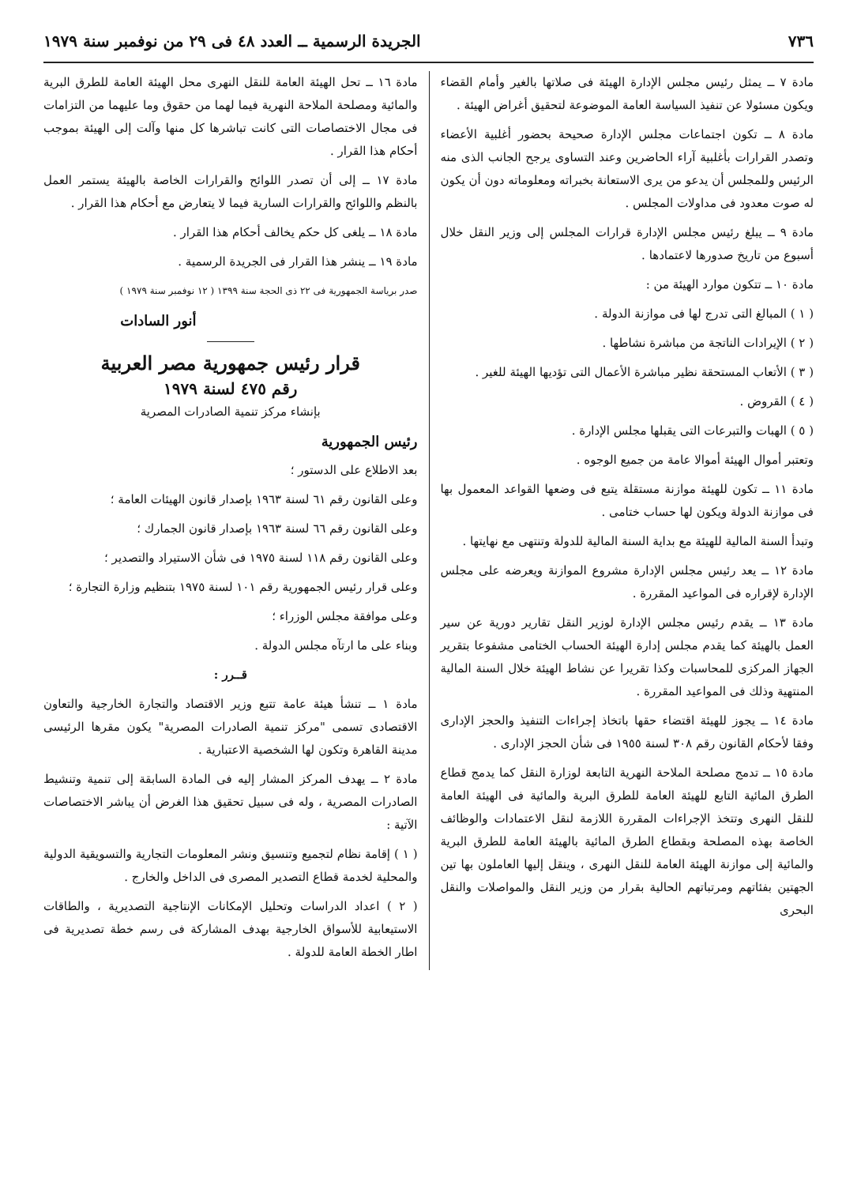٧٣٦ الجريدة الرسمية ــ العدد ٤٨ فى ٢٩ من نوفمبر سنة ١٩٧٩
مادة ٧ ــ يمثل رئيس مجلس الإدارة الهيئة فى صلاتها بالغير وأمام القضاء ويكون مسئولا عن تنفيذ السياسة العامة الموضوعة لتحقيق أغراض الهيئة .
مادة ٨ ــ تكون اجتماعات مجلس الإدارة صحيحة بحضور أغلبية الأعضاء وتصدر القرارات بأغلبية آراء الحاضرين وعند التساوى يرجح الجانب الذى منه الرئيس وللمجلس أن يدعو من يرى الاستعانة بخبراته ومعلوماته دون أن يكون له صوت معدود فى مداولات المجلس .
مادة ٩ ــ يبلغ رئيس مجلس الإدارة قرارات المجلس إلى وزير النقل خلال أسبوع من تاريخ صدورها لاعتمادها .
مادة ١٠ ــ تتكون موارد الهيئة من :
( ١ ) المبالغ التى تدرج لها فى موازنة الدولة .
( ٢ ) الإيرادات الناتجة من مباشرة نشاطها .
( ٣ ) الأتعاب المستحقة نظير مباشرة الأعمال التى تؤديها الهيئة للغير .
( ٤ ) القروض .
( ٥ ) الهبات والتبرعات التى يقبلها مجلس الإدارة .
وتعتبر أموال الهيئة أموالا عامة من جميع الوجوه .
مادة ١١ ــ تكون للهيئة موازنة مستقلة يتبع فى وضعها القواعد المعمول بها فى موازنة الدولة ويكون لها حساب ختامى .
وتبدأ السنة المالية للهيئة مع بداية السنة المالية للدولة وتنتهى مع نهايتها .
مادة ١٢ ــ يعد رئيس مجلس الإدارة مشروع الموازنة ويعرضه على مجلس الإدارة لإقراره فى المواعيد المقررة .
مادة ١٣ ــ يقدم رئيس مجلس الإدارة لوزير النقل تقارير دورية عن سير العمل بالهيئة كما يقدم مجلس إدارة الهيئة الحساب الختامى مشفوعا بتقرير الجهاز المركزى للمحاسبات وكذا تقريرا عن نشاط الهيئة خلال السنة المالية المنتهية وذلك فى المواعيد المقررة .
مادة ١٤ ــ يجوز للهيئة اقتضاء حقها باتخاذ إجراءات التنفيذ والحجز الإدارى وفقا لأحكام القانون رقم ٣٠٨ لسنة ١٩٥٥ فى شأن الحجز الإدارى .
مادة ١٥ ــ تدمج مصلحة الملاحة النهرية التابعة لوزارة النقل كما يدمج قطاع الطرق المائية التابع للهيئة العامة للطرق البرية والمائية فى الهيئة العامة للنقل النهرى وتتخذ الإجراءات المقررة اللازمة لنقل الاعتمادات والوظائف الخاصة بهذه المصلحة وبقطاع الطرق المائية بالهيئة العامة للطرق البرية والمائية إلى موازنة الهيئة العامة للنقل النهرى ، وينقل إليها العاملون بها تين الجهتين بفئاتهم ومرتباتهم الحالية بقرار من وزير النقل والمواصلات والنقل البحرى
مادة ١٦ ــ تحل الهيئة العامة للنقل النهرى محل الهيئة العامة للطرق البرية والمائية ومصلحة الملاحة النهرية فيما لهما من حقوق وما عليهما من التزامات فى مجال الاختصاصات التى كانت تباشرها كل منها وآلت إلى الهيئة بموجب أحكام هذا القرار .
مادة ١٧ ــ إلى أن تصدر اللوائح والقرارات الخاصة بالهيئة يستمر العمل بالنظم واللوائح والقرارات السارية فيما لا يتعارض مع أحكام هذا القرار .
مادة ١٨ ــ يلغى كل حكم يخالف أحكام هذا القرار .
مادة ١٩ ــ ينشر هذا القرار فى الجريدة الرسمية .
صدر برياسة الجمهورية فى ٢٢ ذى الحجة سنة ١٣٩٩ ( ١٢ نوفمبر سنة ١٩٧٩ )
أنور السادات
قرار رئيس جمهورية مصر العربية
رقم ٤٧٥ لسنة ١٩٧٩
بإنشاء مركز تنمية الصادرات المصرية
رئيس الجمهورية
بعد الاطلاع على الدستور ؛
وعلى القانون رقم ٦١ لسنة ١٩٦٣ بإصدار قانون الهيئات العامة ؛
وعلى القانون رقم ٦٦ لسنة ١٩٦٣ بإصدار قانون الجمارك ؛
وعلى القانون رقم ١١٨ لسنة ١٩٧٥ فى شأن الاستيراد والتصدير ؛
وعلى قرار رئيس الجمهورية رقم ١٠١ لسنة ١٩٧٥ بتنظيم وزارة التجارة ؛
وعلى موافقة مجلس الوزراء ؛
وبناء على ما ارتآه مجلس الدولة .
قــرر :
مادة ١ ــ تنشأ هيئة عامة تتبع وزير الاقتصاد والتجارة الخارجية والتعاون الاقتصادى تسمى "مركز تنمية الصادرات المصرية" يكون مقرها الرئيسى مدينة القاهرة وتكون لها الشخصية الاعتبارية .
مادة ٢ ــ يهدف المركز المشار إليه فى المادة السابقة إلى تنمية وتنشيط الصادرات المصرية ، وله فى سبيل تحقيق هذا الغرض أن يباشر الاختصاصات الآتية :
( ١ ) إقامة نظام لتجميع وتنسيق ونشر المعلومات التجارية والتسويقية الدولية والمحلية لخدمة قطاع التصدير المصرى فى الداخل والخارج .
( ٢ ) اعداد الدراسات وتحليل الإمكانات الإنتاجية التصديرية ، والطاقات الاستيعابية للأسواق الخارجية بهدف المشاركة فى رسم خطة تصديرية فى اطار الخطة العامة للدولة .